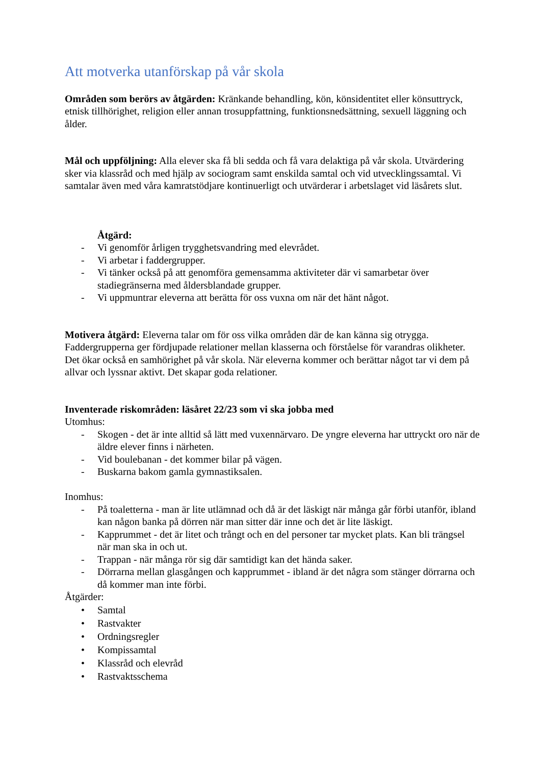Att motverka utanförskap på vår skola
Områden som berörs av åtgärden: Kränkande behandling, kön, könsidentitet eller könsuttryck, etnisk tillhörighet, religion eller annan trosuppfattning, funktionsnedsättning, sexuell läggning och ålder.
Mål och uppföljning: Alla elever ska få bli sedda och få vara delaktiga på vår skola. Utvärdering sker via klassråd och med hjälp av sociogram samt enskilda samtal och vid utvecklingssamtal. Vi samtalar även med våra kamratstödjare kontinuerligt och utvärderar i arbetslaget vid läsårets slut.
Åtgärd:
- Vi genomför årligen trygghetsvandring med elevrådet.
- Vi arbetar i faddergrupper.
- Vi tänker också på att genomföra gemensamma aktiviteter där vi samarbetar över stadiegränserna med åldersblandade grupper.
- Vi uppmuntrar eleverna att berätta för oss vuxna om när det hänt något.
Motivera åtgärd: Eleverna talar om för oss vilka områden där de kan känna sig otrygga. Faddergrupperna ger fördjupade relationer mellan klasserna och förståelse för varandras olikheter. Det ökar också en samhörighet på vår skola. När eleverna kommer och berättar något tar vi dem på allvar och lyssnar aktivt. Det skapar goda relationer.
Inventerade riskområden: läsåret 22/23 som vi ska jobba med
Utomhus:
- Skogen - det är inte alltid så lätt med vuxennärvaro. De yngre eleverna har uttryckt oro när de äldre elever finns i närheten.
- Vid boulebanan - det kommer bilar på vägen.
- Buskarna bakom gamla gymnastiksalen.
Inomhus:
- På toaletterna - man är lite utlämnad och då är det läskigt när många går förbi utanför, ibland kan någon banka på dörren när man sitter där inne och det är lite läskigt.
- Kapprummet - det är litet och trångt och en del personer tar mycket plats. Kan bli trängsel när man ska in och ut.
- Trappan - när många rör sig där samtidigt kan det hända saker.
- Dörrarna mellan glasgången och kapprummet - ibland är det några som stänger dörrarna och då kommer man inte förbi.
Åtgärder:
• Samtal
• Rastvakter
• Ordningsregler
• Kompissamtal
• Klassråd och elevråd
• Rastvaktsschema